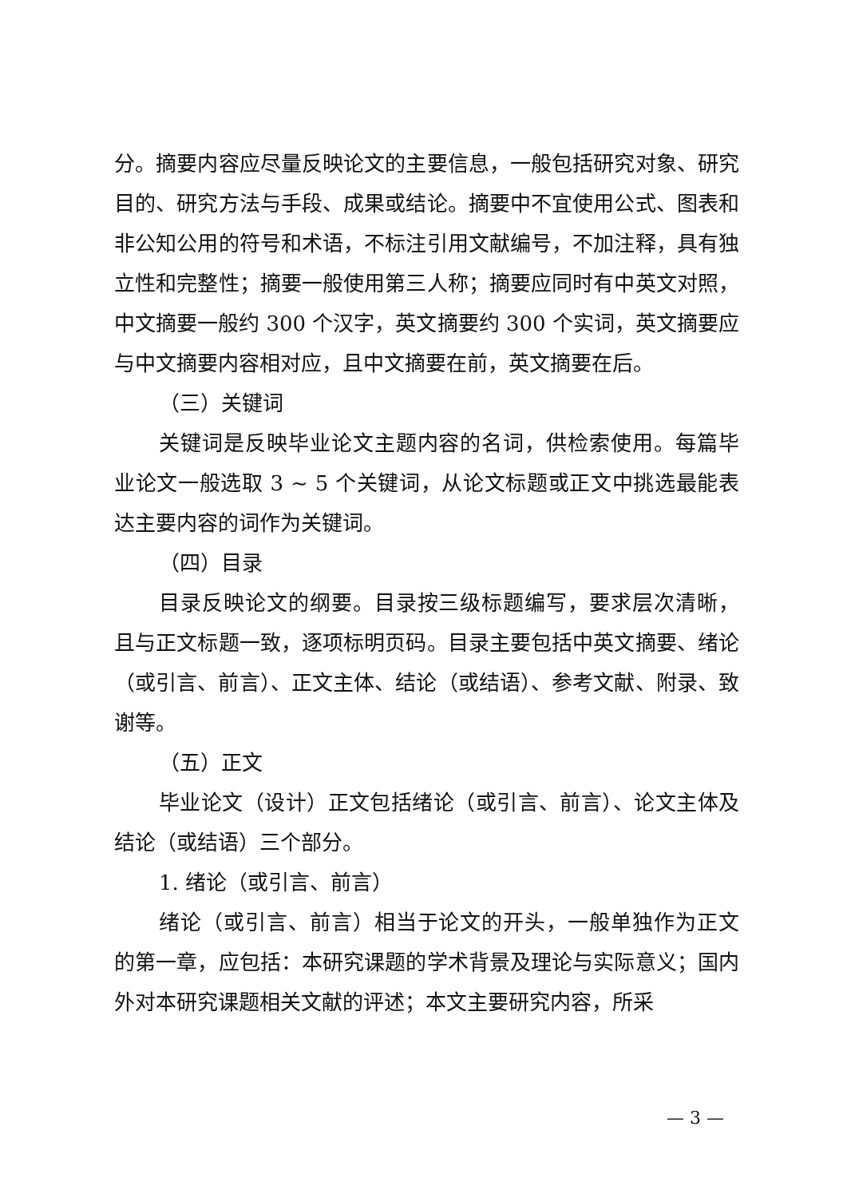分。摘要内容应尽量反映论文的主要信息，一般包括研究对象、研究目的、研究方法与手段、成果或结论。摘要中不宜使用公式、图表和非公知公用的符号和术语，不标注引用文献编号，不加注释，具有独立性和完整性；摘要一般使用第三人称；摘要应同时有中英文对照，中文摘要一般约 300 个汉字，英文摘要约 300 个实词，英文摘要应与中文摘要内容相对应，且中文摘要在前，英文摘要在后。
（三）关键词
关键词是反映毕业论文主题内容的名词，供检索使用。每篇毕业论文一般选取 3 ~ 5 个关键词，从论文标题或正文中挑选最能表达主要内容的词作为关键词。
（四）目录
目录反映论文的纲要。目录按三级标题编写，要求层次清晰，且与正文标题一致，逐项标明页码。目录主要包括中英文摘要、绪论（或引言、前言）、正文主体、结论（或结语）、参考文献、附录、致谢等。
（五）正文
毕业论文（设计）正文包括绪论（或引言、前言）、论文主体及结论（或结语）三个部分。
1. 绪论（或引言、前言）
绪论（或引言、前言）相当于论文的开头，一般单独作为正文的第一章，应包括：本研究课题的学术背景及理论与实际意义；国内外对本研究课题相关文献的评述；本文主要研究内容，所采
— 3 —